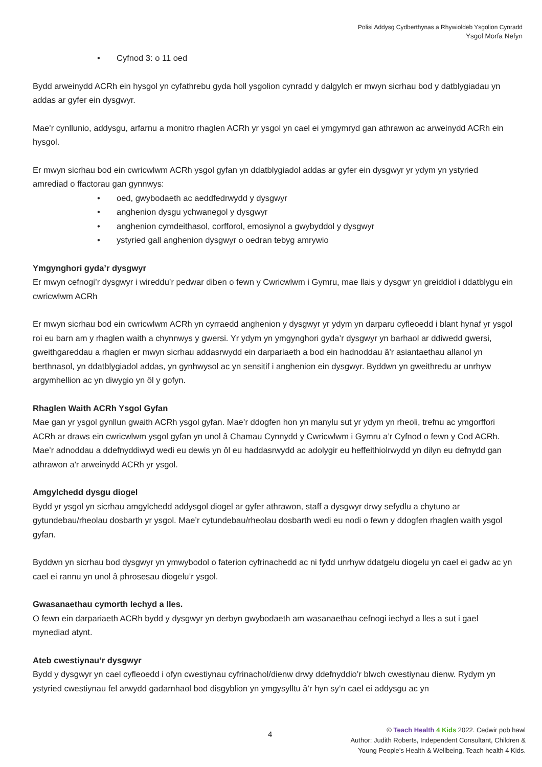Polisi Addysg Cydberthynas a Rhywioldeb Ysgolion Cynradd
Ysgol Morfa Nefyn
• Cyfnod 3: o 11 oed
Bydd arweinydd ACRh ein hysgol yn cyfathrebu gyda holl ysgolion cynradd y dalgylch er mwyn sicrhau bod y datblygiadau yn addas ar gyfer ein dysgwyr.
Mae’r cynllunio, addysgu, arfarnu a monitro rhaglen ACRh yr ysgol yn cael ei ymgymryd gan athrawon ac arweinydd ACRh ein hysgol.
Er mwyn sicrhau bod ein cwricwlwm ACRh ysgol gyfan yn ddatblygiadol addas ar gyfer ein dysgwyr yr ydym yn ystyried amrediad o ffactorau gan gynnwys:
• oed, gwybodaeth ac aeddfedrwydd y dysgwyr
• anghenion dysgu ychwanegol y dysgwyr
• anghenion cymdeithasol, corfforol, emosiynol a gwybyddol y dysgwyr
• ystyried gall anghenion dysgwyr o oedran tebyg amrywio
Ymgynghori gyda’r dysgwyr
Er mwyn cefnogi’r dysgwyr i wireddu’r pedwar diben o fewn y Cwricwlwm i Gymru, mae llais y dysgwr yn greiddiol i ddatblygu ein cwricwlwm ACRh
Er mwyn sicrhau bod ein cwricwlwm ACRh yn cyrraedd anghenion y dysgwyr yr ydym yn darparu cyfleoedd i blant hynaf yr ysgol roi eu barn am y rhaglen waith a chynnwys y gwersi. Yr ydym yn ymgynghori gyda’r dysgwyr yn barhaol ar ddiwedd gwersi, gweithgareddau a rhaglen er mwyn sicrhau addasrwydd ein darpariaeth a bod ein hadnoddau â’r asiantaethau allanol yn berthnasol, yn ddatblygiadol addas, yn gynhwysol ac yn sensitif i anghenion ein dysgwyr. Byddwn yn gweithredu ar unrhyw argymhellion ac yn diwygio yn ôl y gofyn.
Rhaglen Waith ACRh Ysgol Gyfan
Mae gan yr ysgol gynllun gwaith ACRh ysgol gyfan. Mae’r ddogfen hon yn manylu sut yr ydym yn rheoli, trefnu ac ymgorffori ACRh ar draws ein cwricwlwm ysgol gyfan yn unol â Chamau Cynnydd y Cwricwlwm i Gymru a’r Cyfnod o fewn y Cod ACRh. Mae’r adnoddau a ddefnyddiwyd wedi eu dewis yn ôl eu haddasrwydd ac adolygir eu heffeithiolrwydd yn dilyn eu defnydd gan athrawon a'r arweinydd ACRh yr ysgol.
Amgylchedd dysgu diogel
Bydd yr ysgol yn sicrhau amgylchedd addysgol diogel ar gyfer athrawon, staff a dysgwyr drwy sefydlu a chytuno ar gytundebau/rheolau dosbarth yr ysgol. Mae’r cytundebau/rheolau dosbarth wedi eu nodi o fewn y ddogfen rhaglen waith ysgol gyfan.
Byddwn yn sicrhau bod dysgwyr yn ymwybodol o faterion cyfrinachedd ac ni fydd unrhyw ddatgelu diogelu yn cael ei gadw ac yn cael ei rannu yn unol â phrosesau diogelu’r ysgol.
Gwasanaethau cymorth Iechyd a lles.
O fewn ein darpariaeth ACRh bydd y dysgwyr yn derbyn gwybodaeth am wasanaethau cefnogi iechyd a lles a sut i gael mynediad atynt.
Ateb cwestiynau’r dysgwyr
Bydd y dysgwyr yn cael cyfleoedd i ofyn cwestiynau cyfrinachol/dienw drwy ddefnyddio’r blwch cwestiynau dienw. Rydym yn ystyried cwestiynau fel arwydd gadarnhaol bod disgyblion yn ymgysylltu â’r hyn sy’n cael ei addysgu ac yn
4
© Teach Health 4 Kids 2022. Cedwir pob hawl
Author: Judith Roberts, Independent Consultant, Children &
Young People’s Health & Wellbeing, Teach health 4 Kids.